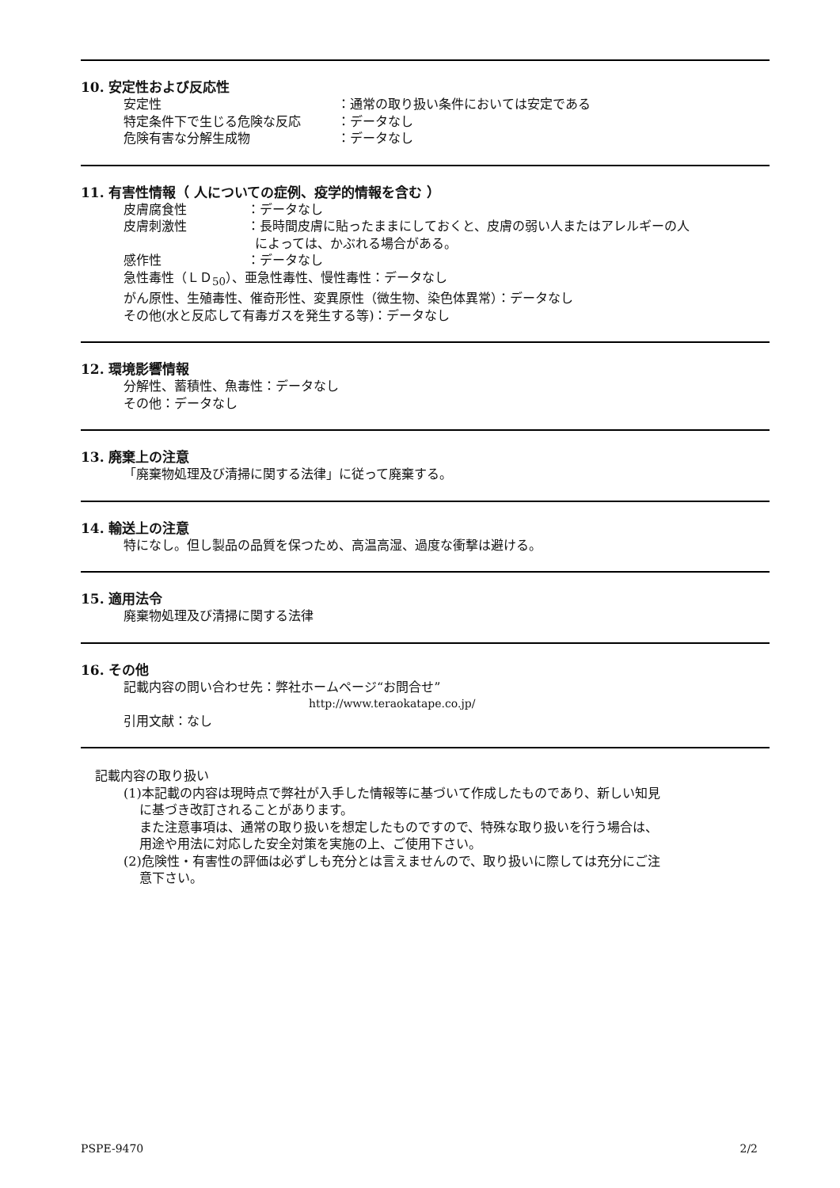10. 安定性および反応性
安定性 ：通常の取り扱い条件においては安定である
特定条件下で生じる危険な反応 ：データなし
危険有害な分解生成物 ：データなし
11. 有害性情報（ 人についての症例、疫学的情報を含む ）
皮膚腐食性 ：データなし
皮膚刺激性 ：長時間皮膚に貼ったままにしておくと、皮膚の弱い人またはアレルギーの人
によっては、かぶれる場合がある。
感作性 ：データなし
急性毒性（ＬＤ<sub>50</sub>）、亜急性毒性、慢性毒性：データなし
がん原性、生殖毒性、催奇形性、変異原性（微生物、染色体異常）：データなし
その他(水と反応して有毒ガスを発生する等)：データなし
12. 環境影響情報
分解性、蓄積性、魚毒性：データなし
その他：データなし
13. 廃棄上の注意
「廃棄物処理及び清掃に関する法律」に従って廃棄する。
14. 輸送上の注意
特になし。但し製品の品質を保つため、高温高湿、過度な衝撃は避ける。
15. 適用法令
廃棄物処理及び清掃に関する法律
16. その他
記載内容の問い合わせ先：弊社ホームページ“お問合せ”
http://www.teraokatape.co.jp/
引用文献：なし
記載内容の取り扱い
(1)本記載の内容は現時点で弊社が入手した情報等に基づいて作成したものであり、新しい知見
に基づき改訂されることがあります。
また注意事項は、通常の取り扱いを想定したものですので、特殊な取り扱いを行う場合は、
用途や用法に対応した安全対策を実施の上、ご使用下さい。
(2)危険性・有害性の評価は必ずしも充分とは言えませんので、取り扱いに際しては充分にご注
意下さい。
PSPE-9470 2/2